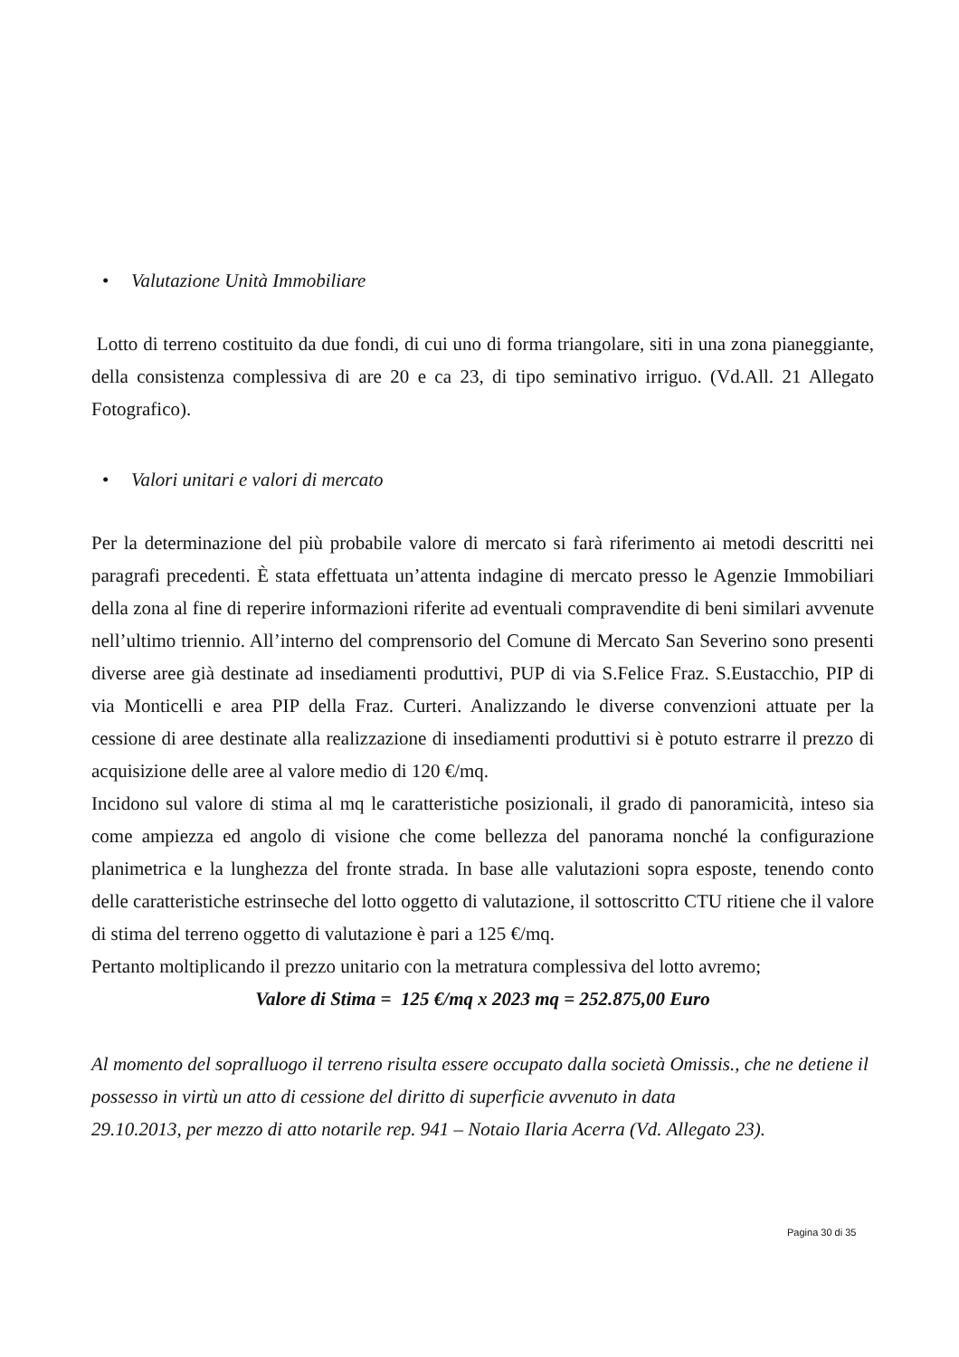• Valutazione Unità Immobiliare
Lotto di terreno costituito da due fondi, di cui uno di forma triangolare, siti in una zona pianeggiante, della consistenza complessiva di are 20 e ca 23, di tipo seminativo irriguo. (Vd.All. 21 Allegato Fotografico).
• Valori unitari e valori di mercato
Per la determinazione del più probabile valore di mercato si farà riferimento ai metodi descritti nei paragrafi precedenti. È stata effettuata un’attenta indagine di mercato presso le Agenzie Immobiliari della zona al fine di reperire informazioni riferite ad eventuali compravendite di beni similari avvenute nell’ultimo triennio. All’interno del comprensorio del Comune di Mercato San Severino sono presenti diverse aree già destinate ad insediamenti produttivi, PUP di via S.Felice Fraz. S.Eustacchio, PIP di via Monticelli e area PIP della Fraz. Curteri. Analizzando le diverse convenzioni attuate per la cessione di aree destinate alla realizzazione di insediamenti produttivi si è potuto estrarre il prezzo di acquisizione delle aree al valore medio di 120 €/mq.
Incidono sul valore di stima al mq le caratteristiche posizionali, il grado di panoramicità, inteso sia come ampiezza ed angolo di visione che come bellezza del panorama nonché la configurazione planimetrica e la lunghezza del fronte strada. In base alle valutazioni sopra esposte, tenendo conto delle caratteristiche estrinseche del lotto oggetto di valutazione, il sottoscritto CTU ritiene che il valore di stima del terreno oggetto di valutazione è pari a 125 €/mq.
Pertanto moltiplicando il prezzo unitario con la metratura complessiva del lotto avremo;
Valore di Stima = 125 €/mq x 2023 mq = 252.875,00 Euro
Al momento del sopralluogo il terreno risulta essere occupato dalla società Omissis., che ne detiene il possesso in virtù un atto di cessione del diritto di superficie avvenuto in data
29.10.2013, per mezzo di atto notarile rep. 941 – Notaio Ilaria Acerra (Vd. Allegato 23).
Pagina 30 di 35